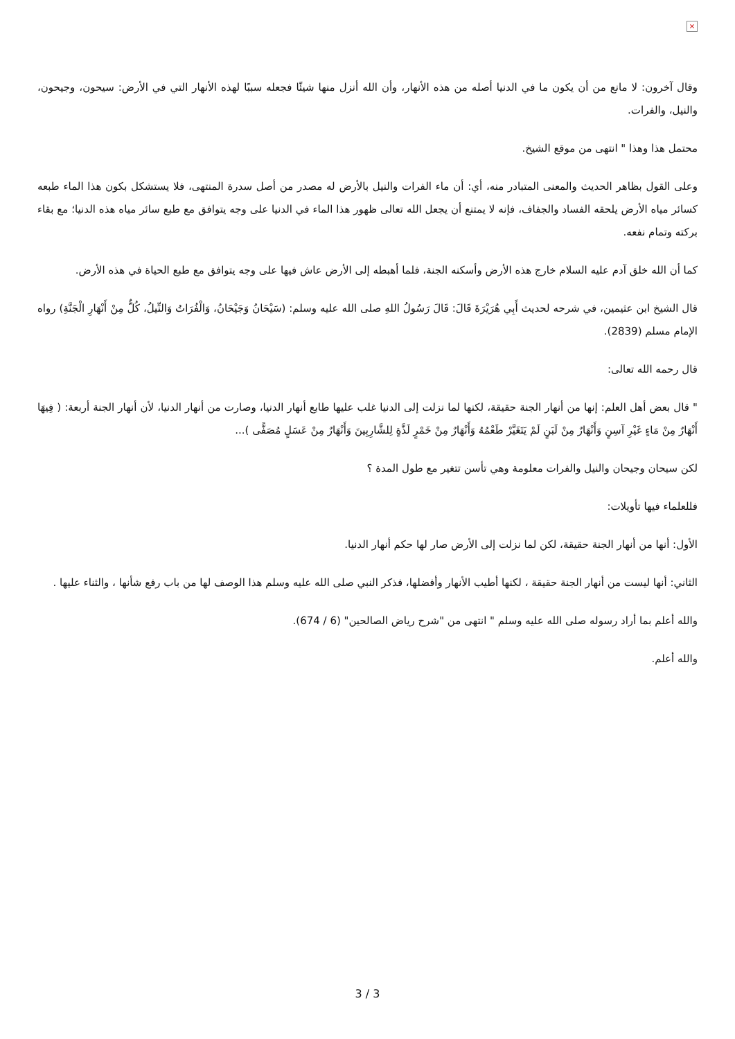×
وقال آخرون: لا مانع من أن يكون ما في الدنيا أصله من هذه الأنهار، وأن الله أنزل منها شيئًا فجعله سببًا لهذه الأنهار التي في الأرض: سيحون، وجيحون، والنيل، والفرات.
محتمل هذا وهذا " انتهى من موقع الشيخ.
وعلى القول بظاهر الحديث والمعنى المتبادر منه، أي: أن ماء الفرات والنيل بالأرض له مصدر من أصل سدرة المنتهى، فلا يستشكل بكون هذا الماء طبعه كسائر مياه الأرض يلحقه الفساد والجفاف، فإنه لا يمتنع أن يجعل الله تعالى ظهور هذا الماء في الدنيا على وجه يتوافق مع طبع سائر مياه هذه الدنيا؛ مع بقاء بركته وتمام نفعه.
كما أن الله خلق آدم عليه السلام خارج هذه الأرض وأسكنه الجنة، فلما أهبطه إلى الأرض عاش فيها على وجه يتوافق مع طبع الحياة في هذه الأرض.
قال الشيخ ابن عثيمين، في شرحه لحديث أَبِي هُرَيْرَةَ قَالَ: قَالَ رَسُولُ اللهِ صلى الله عليه وسلم: (سَيْحَانُ وَجَيْحَانُ، وَالْفُرَاتُ وَالنِّيلُ، كُلٌّ مِنْ أَنْهَارِ الْجَنَّةِ) رواه الإمام مسلم (2839).
قال رحمه الله تعالى:
" قال بعض أهل العلم: إنها من أنهار الجنة حقيقة، لكنها لما نزلت إلى الدنيا غلب عليها طابع أنهار الدنيا، وصارت من أنهار الدنيا، لأن أنهار الجنة أربعة: ( فِيهَا أَنْهَارٌ مِنْ مَاءٍ غَيْرِ آسِنٍ وَأَنْهَارٌ مِنْ لَبَنٍ لَمْ يَتَغَيَّرْ طَعْمُهُ وَأَنْهَارٌ مِنْ خَمْرٍ لَذَّةٍ لِلشَّارِبِينَ وَأَنْهَارٌ مِنْ عَسَلٍ مُصَفًّى )...
لكن سيحان وجيحان والنيل والفرات معلومة وهي تأسن تتغير مع طول المدة ؟
فللعلماء فيها تأويلات:
الأول: أنها من أنهار الجنة حقيقة، لكن لما نزلت إلى الأرض صار لها حكم أنهار الدنيا.
الثاني: أنها ليست من أنهار الجنة حقيقة ، لكنها أطيب الأنهار وأفضلها، فذكر النبي صلى الله عليه وسلم هذا الوصف لها من باب رفع شأنها ، والثناء عليها .
والله أعلم بما أراد رسوله صلى الله عليه وسلم " انتهى من "شرح رياض الصالحين" (6 / 674).
والله أعلم.
3 / 3